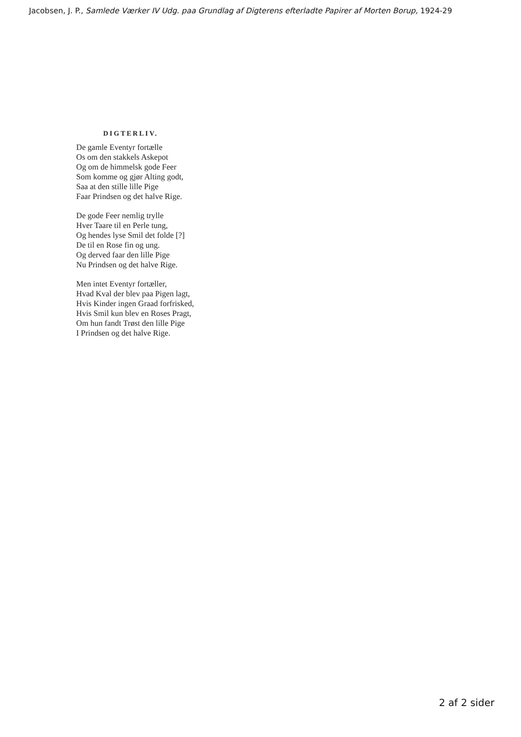Jacobsen, J. P., Samlede Værker IV Udg. paa Grundlag af Digterens efterladte Papirer af Morten Borup, 1924-29
DIGTERLIV.
De gamle Eventyr fortælle
Os om den stakkels Askepot
Og om de himmelsk gode Feer
Som komme og gjør Alting godt,
Saa at den stille lille Pige
Faar Prindsen og det halve Rige.
De gode Feer nemlig trylle
Hver Taare til en Perle tung,
Og hendes lyse Smil det folde [?]
De til en Rose fin og ung.
Og derved faar den lille Pige
Nu Prindsen og det halve Rige.
Men intet Eventyr fortæller,
Hvad Kval der blev paa Pigen lagt,
Hvis Kinder ingen Graad forfrisked,
Hvis Smil kun blev en Roses Pragt,
Om hun fandt Trøst den lille Pige
I Prindsen og det halve Rige.
2 af 2 sider